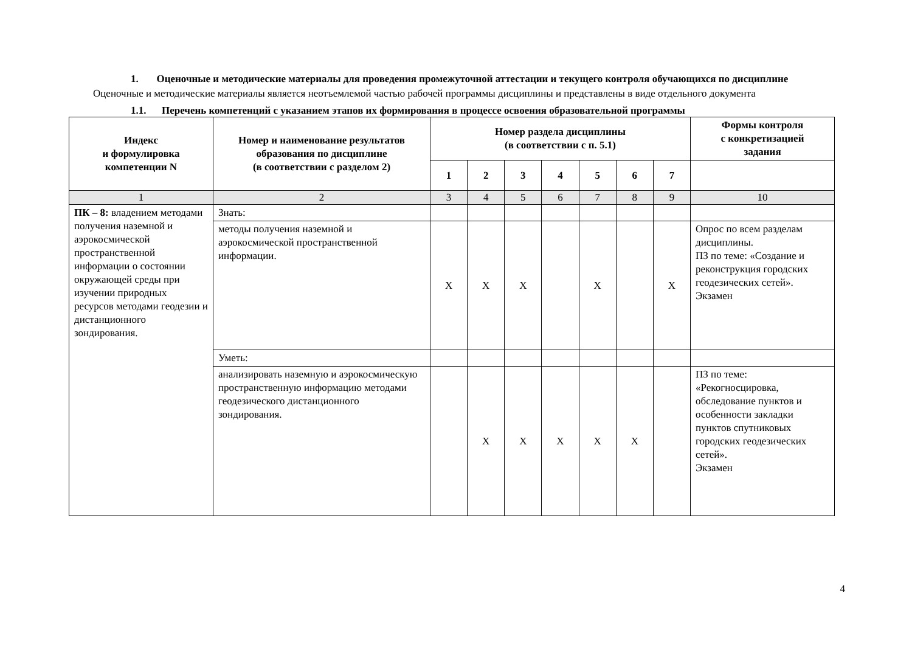1. Оценочные и методические материалы для проведения промежуточной аттестации и текущего контроля обучающихся по дисциплине
Оценочные и методические материалы является неотъемлемой частью рабочей программы дисциплины и представлены в виде отдельного документа
1.1. Перечень компетенций с указанием этапов их формирования в процессе освоения образовательной программы
| Индекс и формулировка компетенции N | Номер и наименование результатов образования по дисциплине (в соответствии с разделом 2) | Номер раздела дисциплины (в соответствии с п. 5.1) | | | | | | | Формы контроля с конкретизацией задания |
| --- | --- | --- | --- | --- | --- | --- | --- | --- | --- |
| | | 1 | 2 | 3 | 4 | 5 | 6 | 7 | |
| 1 | 2 | 3 | 4 | 5 | 6 | 7 | 8 | 9 | 10 |
| ПК – 8: владением методами получения наземной и аэрокосмической пространственной информации о состоянии окружающей среды при изучении природных ресурсов методами геодезии и дистанционного зондирования. | Знать: | | | | | | | | |
| | методы получения наземной и аэрокосмической пространственной информации. | X | X | X | | X | | X | Опрос по всем разделам дисциплины. ПЗ по теме: «Создание и реконструкция городских геодезических сетей». Экзамен |
| | Уметь: | | | | | | | | |
| | анализировать наземную и аэрокосмическую пространственную информацию методами геодезического дистанционного зондирования. | | X | X | X | X | X | | ПЗ по теме: «Рекогносцировка, обследование пунктов и особенности закладки пунктов спутниковых городских геодезических сетей». Экзамен |
4